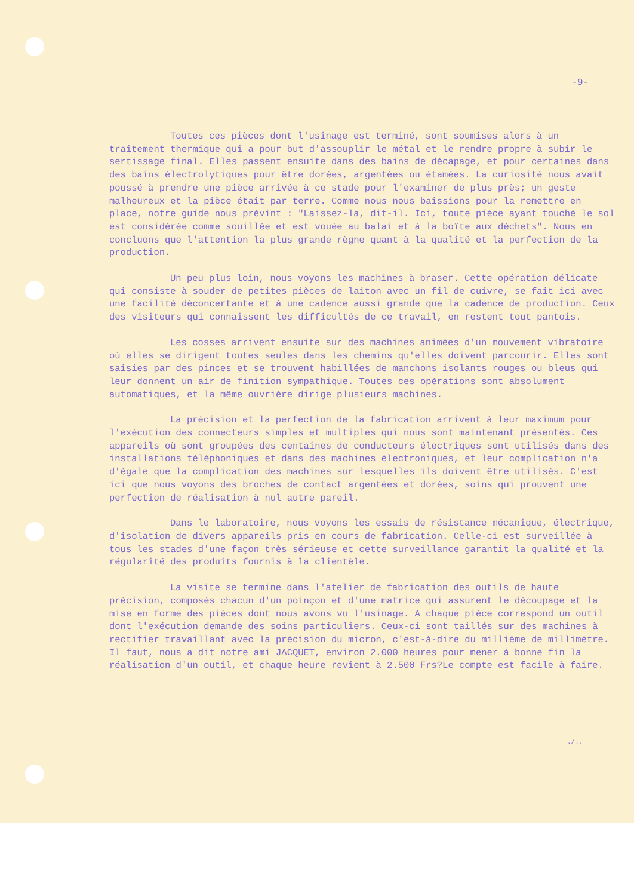-9-
Toutes ces pièces dont l'usinage est terminé, sont soumises alors à un traitement thermique qui a pour but d'assouplir le métal et le rendre propre à subir le sertissage final. Elles passent ensuite dans des bains de décapage, et pour certaines dans des bains électrolytiques pour être dorées, argentées ou étamées. La curiosité nous avait poussé à prendre une pièce arrivée à ce stade pour l'examiner de plus près; un geste malheureux et la pièce était par terre. Comme nous nous baissions pour la remettre en place, notre guide nous prévint : "Laissez-la, dit-il. Ici, toute pièce ayant touché le sol est considérée comme souillée et est vouée au balai et à la boîte aux déchets". Nous en concluons que l'attention la plus grande règne quant à la qualité et la perfection de la production.
Un peu plus loin, nous voyons les machines à braser. Cette opération délicate qui consiste à souder de petites pièces de laiton avec un fil de cuivre, se fait ici avec une facilité déconcertante et à une cadence aussi grande que la cadence de production. Ceux des visiteurs qui connaissent les difficultés de ce travail, en restent tout pantois.
Les cosses arrivent ensuite sur des machines animées d'un mouvement vibratoire où elles se dirigent toutes seules dans les chemins qu'elles doivent parcourir. Elles sont saisies par des pinces et se trouvent habillées de manchons isolants rouges ou bleus qui leur donnent un air de finition sympathique. Toutes ces opérations sont absolument automatiques, et la même ouvrière dirige plusieurs machines.
La précision et la perfection de la fabrication arrivent à leur maximum pour l'exécution des connecteurs simples et multiples qui nous sont maintenant présentés. Ces appareils où sont groupées des centaines de conducteurs électriques sont utilisés dans des installations téléphoniques et dans des machines électroniques, et leur complication n'a d'égale que la complication des machines sur lesquelles ils doivent être utilisés. C'est ici que nous voyons des broches de contact argentées et dorées, soins qui prouvent une perfection de réalisation à nul autre pareil.
Dans le laboratoire, nous voyons les essais de résistance mécanique, électrique, d'isolation de divers appareils pris en cours de fabrication. Celle-ci est surveillée à tous les stades d'une façon très sérieuse et cette surveillance garantit la qualité et la régularité des produits fournis à la clientèle.
La visite se termine dans l'atelier de fabrication des outils de haute précision, composés chacun d'un poinçon et d'une matrice qui assurent le découpage et la mise en forme des pièces dont nous avons vu l'usinage. A chaque pièce correspond un outil dont l'exécution demande des soins particuliers. Ceux-ci sont taillés sur des machines à rectifier travaillant avec la précision du micron, c'est-à-dire du millième de millimètre. Il faut, nous a dit notre ami JACQUET, environ 2.000 heures pour mener à bonne fin la réalisation d'un outil, et chaque heure revient à 2.500 Frs?Le compte est facile à faire.
./..